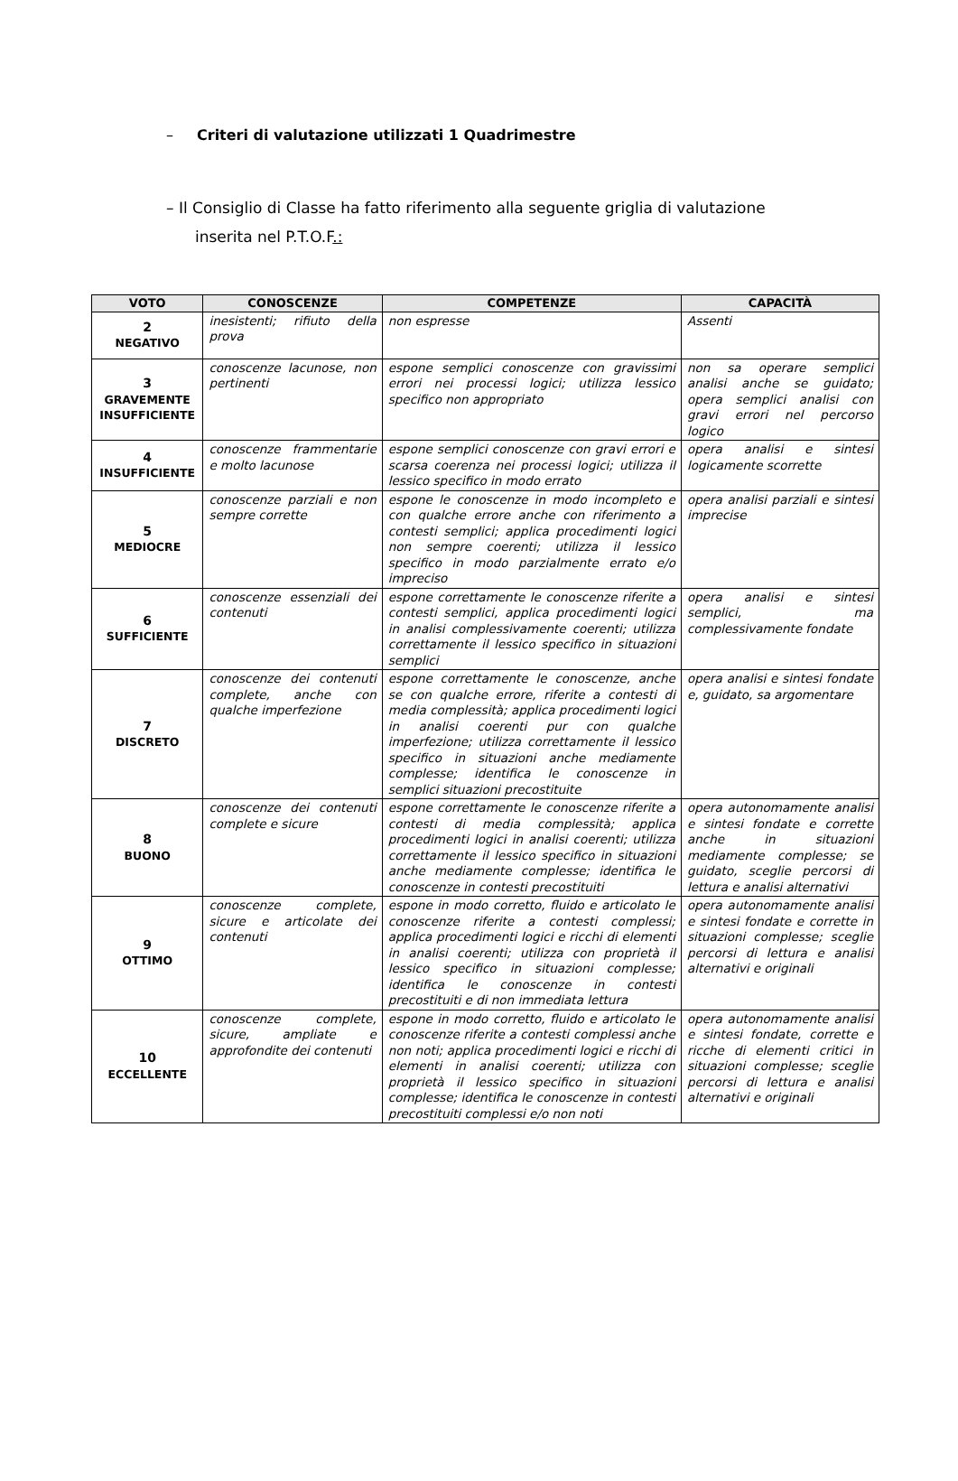– Criteri di valutazione utilizzati 1 Quadrimestre
– Il Consiglio di Classe ha fatto riferimento alla seguente griglia di valutazione
inserita nel P.T.O.F.:
| VOTO | CONOSCENZE | COMPETENZE | CAPACITÀ |
| --- | --- | --- | --- |
| 2 NEGATIVO | inesistenti; rifiuto della prova | non espresse | Assenti |
| 3 GRAVEMENTE INSUFFICIENTE | conoscenze lacunose, non pertinenti | espone semplici conoscenze con gravissimi errori nei processi logici; utilizza lessico specifico non appropriato | non sa operare semplici analisi anche se guidato; opera semplici analisi con gravi errori nel percorso logico |
| 4 INSUFFICIENTE | conoscenze frammentarie e molto lacunose | espone semplici conoscenze con gravi errori e scarsa coerenza nei processi logici; utilizza il lessico specifico in modo errato | opera analisi e sintesi logicamente scorrette |
| 5 MEDIOCRE | conoscenze parziali e non sempre corrette | espone le conoscenze in modo incompleto e con qualche errore anche con riferimento a contesti semplici; applica procedimenti logici non sempre coerenti; utilizza il lessico specifico in modo parzialmente errato e/o impreciso | opera analisi parziali e sintesi imprecise |
| 6 SUFFICIENTE | conoscenze essenziali dei contenuti | espone correttamente le conoscenze riferite a contesti semplici, applica procedimenti logici in analisi complessivamente coerenti; utilizza correttamente il lessico specifico in situazioni semplici | opera analisi e sintesi semplici, ma complessivamente fondate |
| 7 DISCRETO | conoscenze dei contenuti complete, anche con qualche imperfezione | espone correttamente le conoscenze, anche se con qualche errore, riferite a contesti di media complessità; applica procedimenti logici in analisi coerenti pur con qualche imperfezione; utilizza correttamente il lessico specifico in situazioni anche mediamente complesse; identifica le conoscenze in semplici situazioni precostituite | opera analisi e sintesi fondate e, guidato, sa argomentare |
| 8 BUONO | conoscenze dei contenuti complete e sicure | espone correttamente le conoscenze riferite a contesti di media complessità; applica procedimenti logici in analisi coerenti; utilizza correttamente il lessico specifico in situazioni anche mediamente complesse; identifica le conoscenze in contesti precostituiti | opera autonomamente analisi e sintesi fondate e corrette anche in situazioni mediamente complesse; se guidato, sceglie percorsi di lettura e analisi alternativi |
| 9 OTTIMO | conoscenze complete, sicure e articolate dei contenuti | espone in modo corretto, fluido e articolato le conoscenze riferite a contesti complessi; applica procedimenti logici e ricchi di elementi in analisi coerenti; utilizza con proprietà il lessico specifico in situazioni complesse; identifica le conoscenze in contesti precostituiti e di non immediata lettura | opera autonomamente analisi e sintesi fondate e corrette in situazioni complesse; sceglie percorsi di lettura e analisi alternativi e originali |
| 10 ECCELLENTE | conoscenze complete, sicure, ampliate e approfondite dei contenuti | espone in modo corretto, fluido e articolato le conoscenze riferite a contesti complessi anche non noti; applica procedimenti logici e ricchi di elementi in analisi coerenti; utilizza con proprietà il lessico specifico in situazioni complesse; identifica le conoscenze in contesti precostituiti complessi e/o non noti | opera autonomamente analisi e sintesi fondate, corrette e ricche di elementi critici in situazioni complesse; sceglie percorsi di lettura e analisi alternativi e originali |